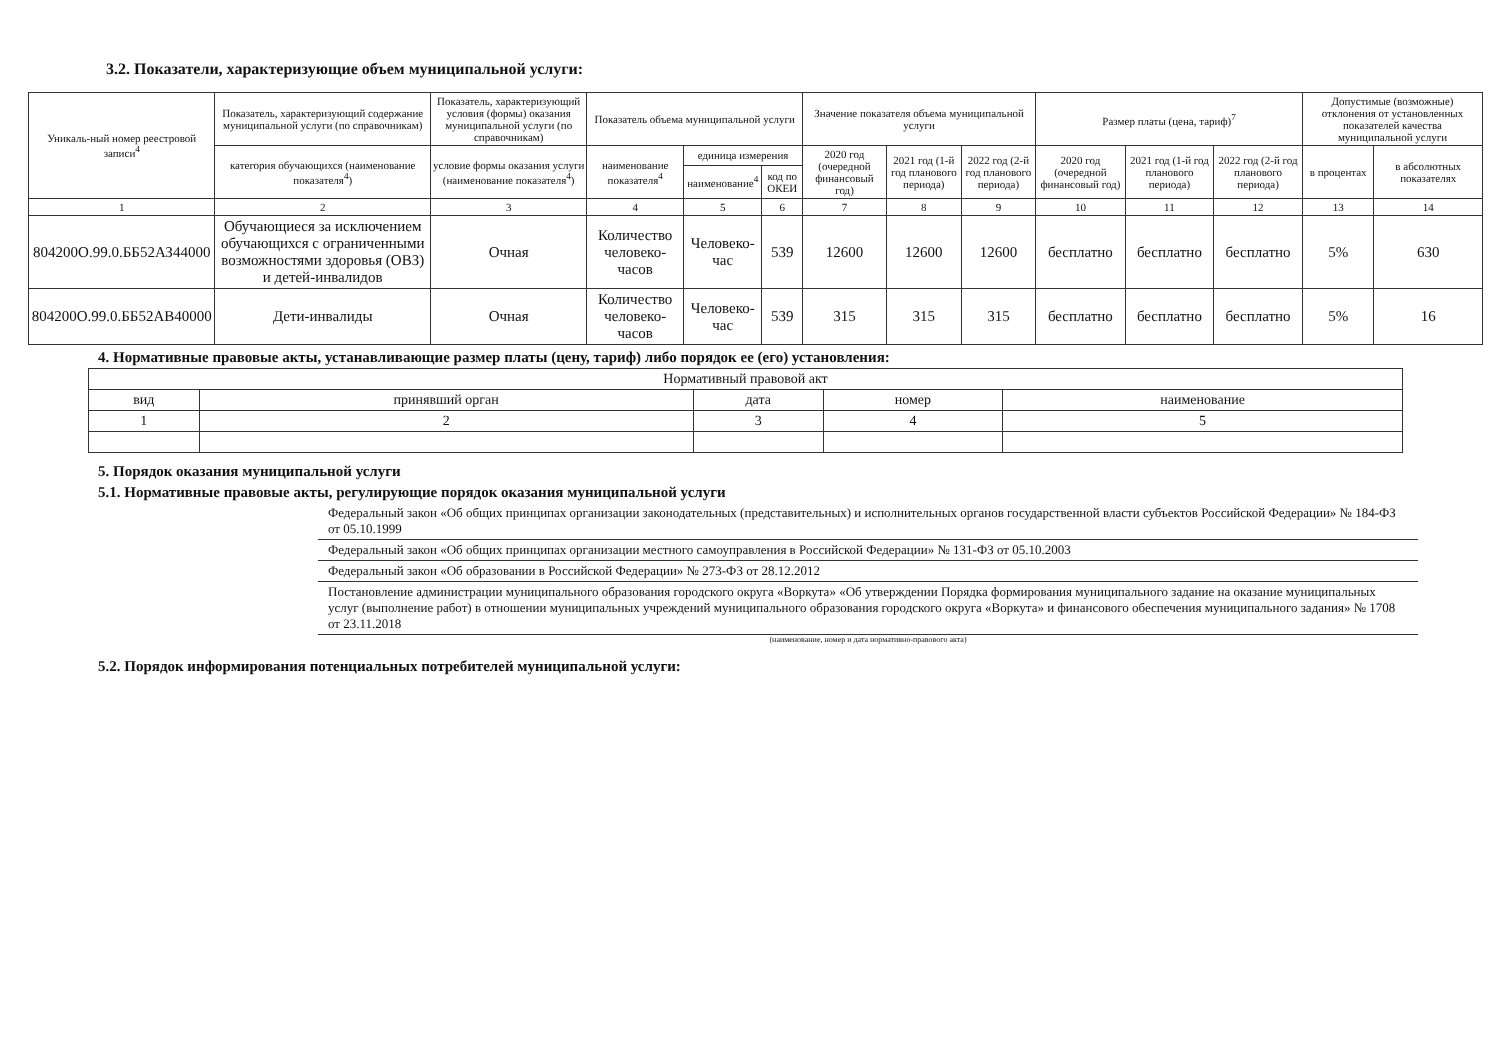3.2. Показатели, характеризующие объем муниципальной услуги:
| Уникаль-ный номер реестровой записи<sup>4</sup> | Показатель, характеризующий содержание муниципальной услуги (по справочникам) | Показатель, характеризующий условия (формы) оказания муниципальной услуги (по справочникам) | Показатель объема муниципальной услуги | | | Значение показателя объема муниципальной услуги | | | Размер платы (цена, тариф)<sup>7</sup> | | | Допустимые (возможные) отклонения от установленных показателей качества муниципальной услуги | |
| --- | --- | --- | --- | --- | --- | --- | --- | --- | --- | --- | --- | --- | --- |
| | категория обучающихся (наименование показателя<sup>4</sup>) | условие формы оказания услуги (наименование показателя<sup>4</sup>) | наименование показателя<sup>4</sup> | единица измерения | | 2020 год (очередной финансовый год) | 2021 год (1-й год планового периода) | 2022 год (2-й год планового периода) | 2020 год (очередной финансовый год) | 2021 год (1-й год планового периода) | 2022 год (2-й год планового периода) | в процентах | в абсолютных показателях |
| | | | | наименование<sup>4</sup> | код по ОКЕИ | | | | | | | | |
| 1 | 2 | 3 | 4 | 5 | 6 | 7 | 8 | 9 | 10 | 11 | 12 | 13 | 14 |
| 804200О.99.0.ББ52АЗ44000 | Обучающиеся за исключением обучающихся с ограниченными возможностями здоровья (ОВЗ) и детей-инвалидов | Очная | Количество человеко-часов | Человеко-час | 539 | 12600 | 12600 | 12600 | бесплатно | бесплатно | бесплатно | 5% | 630 |
| 804200О.99.0.ББ52АВ40000 | Дети-инвалиды | Очная | Количество человеко-часов | Человеко-час | 539 | 315 | 315 | 315 | бесплатно | бесплатно | бесплатно | 5% | 16 |
4. Нормативные правовые акты, устанавливающие размер платы (цену, тариф) либо порядок ее (его) установления:
| Нормативный правовой акт | | | | |
| --- | --- | --- | --- | --- |
| вид | принявший орган | дата | номер | наименование |
| 1 | 2 | 3 | 4 | 5 |
5. Порядок оказания муниципальной услуги
5.1. Нормативные правовые акты, регулирующие порядок оказания муниципальной услуги
Федеральный закон «Об общих принципах организации законодательных (представительных) и исполнительных органов государственной власти субъектов Российской Федерации» № 184-ФЗ от 05.10.1999
Федеральный закон «Об общих принципах организации местного самоуправления в Российской Федерации» № 131-ФЗ от 05.10.2003
Федеральный закон «Об образовании в Российской Федерации» № 273-ФЗ от 28.12.2012
Постановление администрации муниципального образования городского округа «Воркута» «Об утверждении Порядка формирования муниципального задание на оказание муниципальных услуг (выполнение работ) в отношении муниципальных учреждений муниципального образования городского округа «Воркута» и финансового обеспечения муниципального задания» № 1708 от 23.11.2018
(наименование, номер и дата нормативно-правового акта)
5.2. Порядок информирования потенциальных потребителей муниципальной услуги: